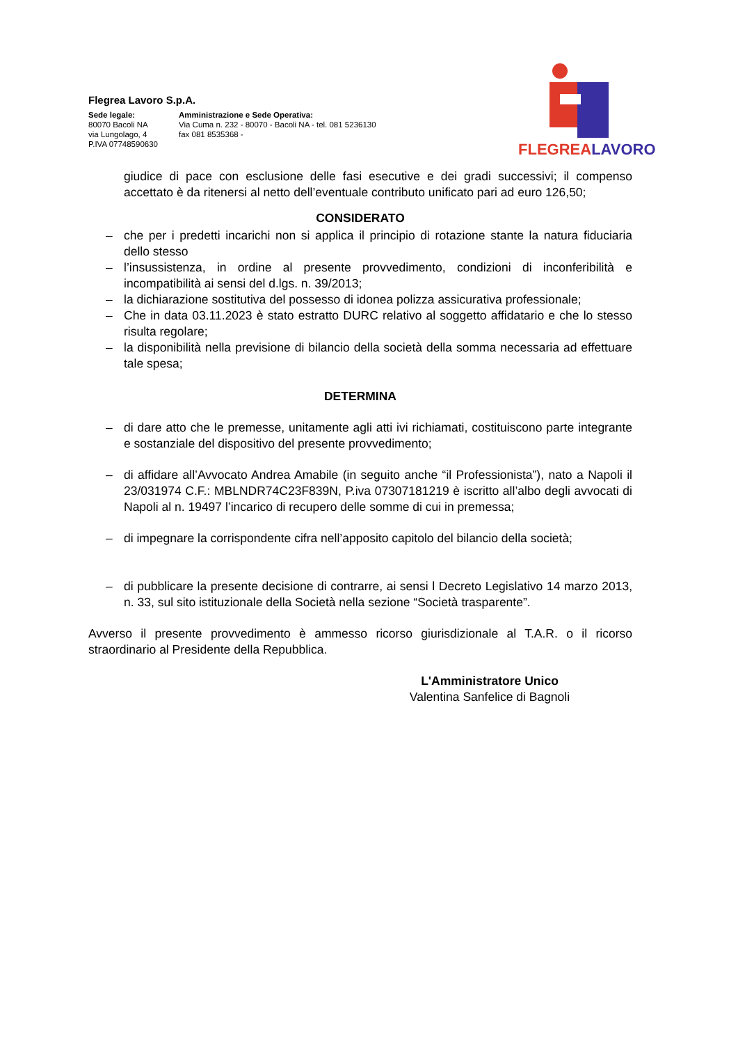Flegrea Lavoro S.p.A.
Sede legale:
80070 Bacoli NA
via Lungolago, 4
P.IVA 07748590630
Amministrazione e Sede Operativa:
Via Cuma n. 232 - 80070 - Bacoli NA - tel. 081 5236130
fax 081 8535368 -
FLEGREA LAVORO
giudice di pace con esclusione delle fasi esecutive e dei gradi successivi; il compenso accettato è da ritenersi al netto dell’eventuale contributo unificato pari ad euro 126,50;
CONSIDERATO
– che per i predetti incarichi non si applica il principio di rotazione stante la natura fiduciaria dello stesso
– l’insussistenza, in ordine al presente provvedimento, condizioni di inconferibilità e incompatibilità ai sensi del d.lgs. n. 39/2013;
– la dichiarazione sostitutiva del possesso di idonea polizza assicurativa professionale;
– Che in data 03.11.2023 è stato estratto DURC relativo al soggetto affidatario e che lo stesso risulta regolare;
– la disponibilità nella previsione di bilancio della società della somma necessaria ad effettuare tale spesa;
DETERMINA
– di dare atto che le premesse, unitamente agli atti ivi richiamati, costituiscono parte integrante e sostanziale del dispositivo del presente provvedimento;
– di affidare all’Avvocato Andrea Amabile (in seguito anche “il Professionista”), nato a Napoli il 23/031974 C.F.: MBLNDR74C23F839N, P.iva 07307181219 è iscritto all’albo degli avvocati di Napoli al n. 19497 l’incarico di recupero delle somme di cui in premessa;
– di impegnare la corrispondente cifra nell’apposito capitolo del bilancio della società;
– di pubblicare la presente decisione di contrarre, ai sensi l Decreto Legislativo 14 marzo 2013, n. 33, sul sito istituzionale della Società nella sezione “Società trasparente”.
Avverso il presente provvedimento è ammesso ricorso giurisdizionale al T.A.R. o il ricorso straordinario al Presidente della Repubblica.
L'Amministratore Unico
Valentina Sanfelice di Bagnoli